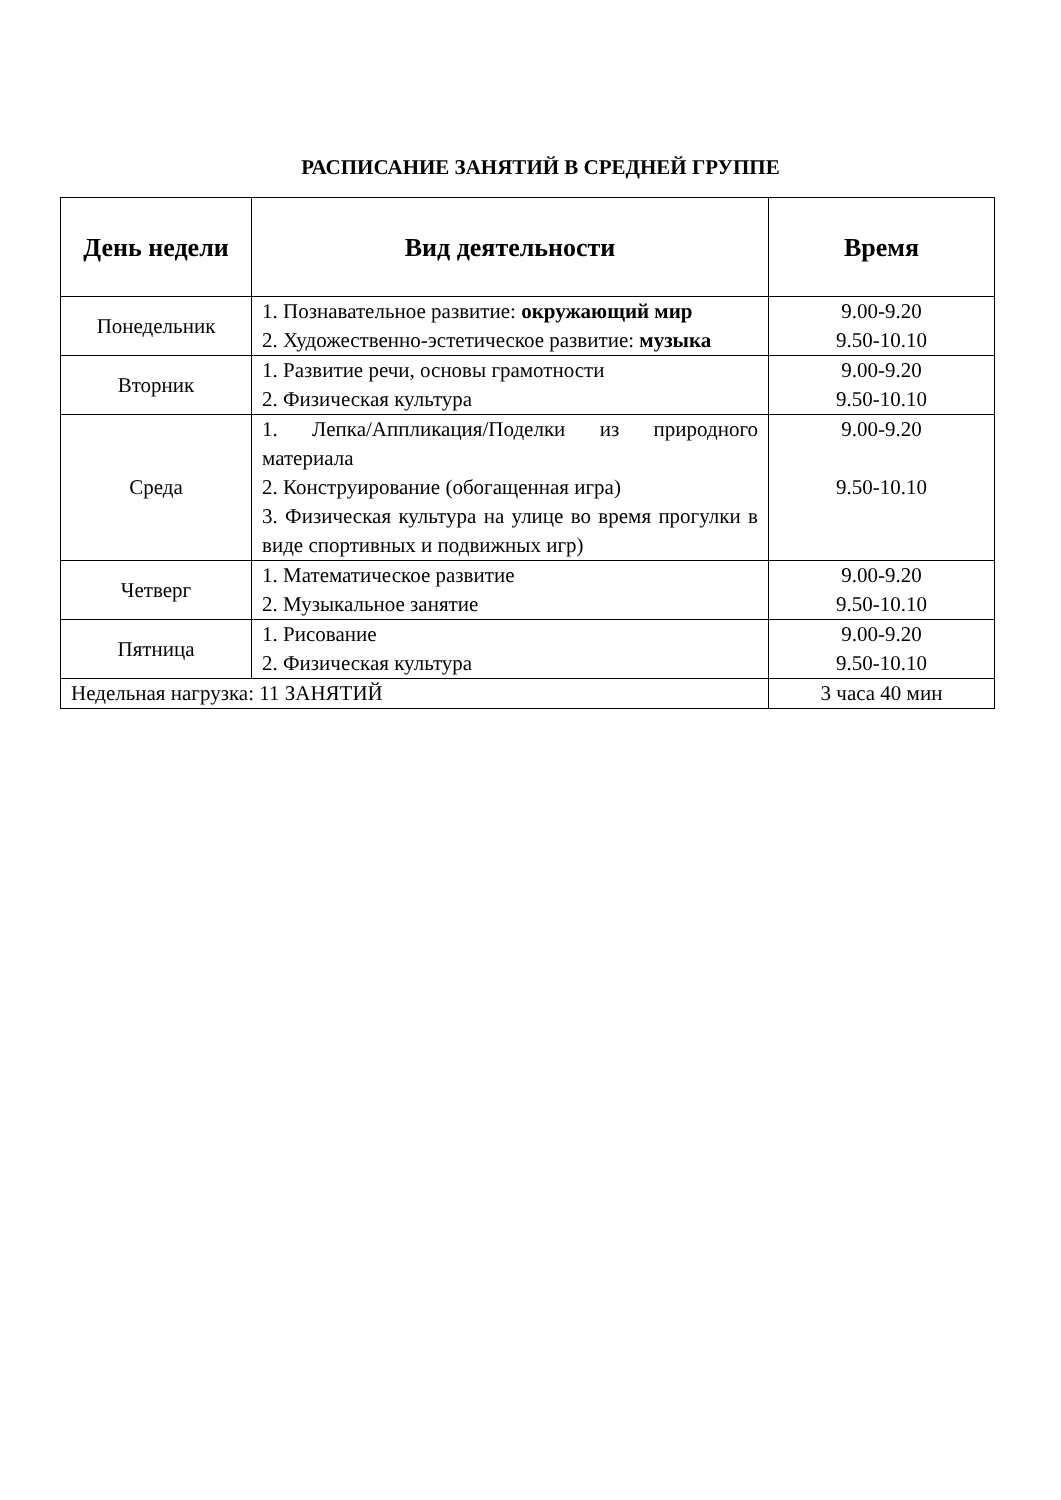РАСПИСАНИЕ ЗАНЯТИЙ В СРЕДНЕЙ ГРУППЕ
| День недели | Вид деятельности | Время |
| --- | --- | --- |
| Понедельник | 1. Познавательное развитие: окружающий мир 2. Художественно-эстетическое развитие: музыка | 9.00-9.20 9.50-10.10 |
| Вторник | 1. Развитие речи, основы грамотности 2. Физическая культура | 9.00-9.20 9.50-10.10 |
| Среда | 1. Лепка/Аппликация/Поделки из природного материала 2. Конструирование (обогащенная игра) 3. Физическая культура на улице во время прогулки в виде спортивных и подвижных игр) | 9.00-9.20 9.50-10.10 |
| Четверг | 1. Математическое развитие 2. Музыкальное занятие | 9.00-9.20 9.50-10.10 |
| Пятница | 1. Рисование 2. Физическая культура | 9.00-9.20 9.50-10.10 |
| Недельная нагрузка: 11 ЗАНЯТИЙ | | 3 часа 40 мин |